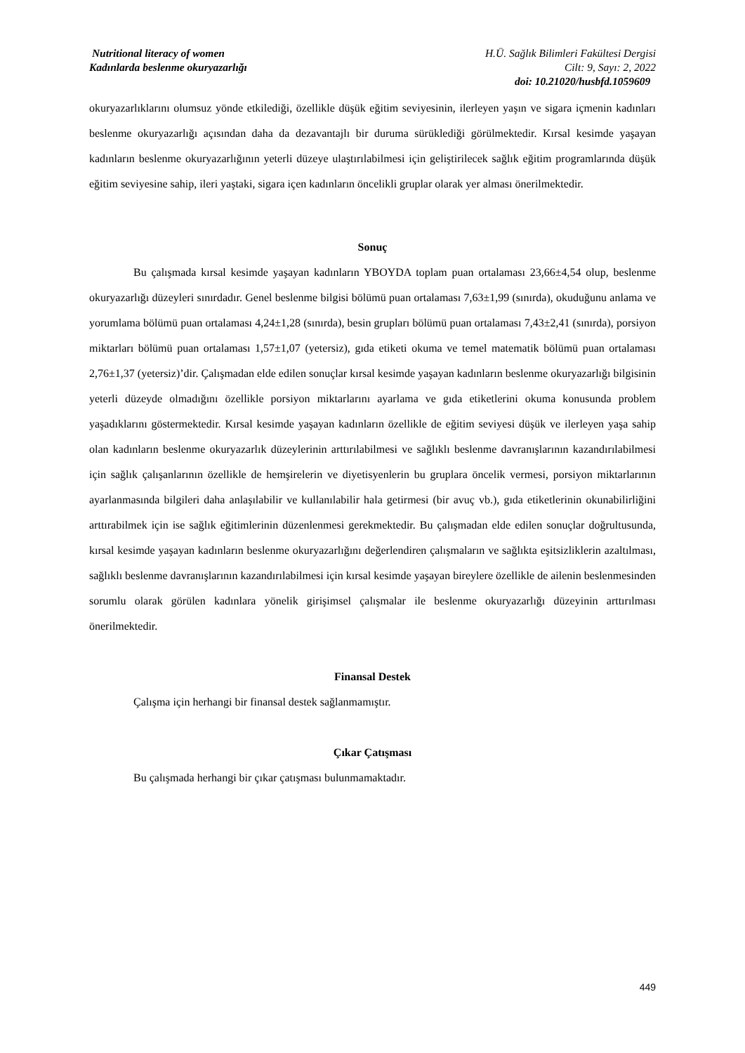Nutritional literacy of women H.Ü. Sağlık Bilimleri Fakültesi Dergisi
Kadınlarda beslenme okuryazarlığı Cilt: 9, Sayı: 2, 2022
doi: 10.21020/husbfd.1059609
okuryazarlıklarını olumsuz yönde etkilediği, özellikle düşük eğitim seviyesinin, ilerleyen yaşın ve sigara içmenin kadınları beslenme okuryazarlığı açısından daha da dezavantajlı bir duruma sürüklediği görülmektedir. Kırsal kesimde yaşayan kadınların beslenme okuryazarlığının yeterli düzeye ulaştırılabilmesi için geliştirilecek sağlık eğitim programlarında düşük eğitim seviyesine sahip, ileri yaştaki, sigara içen kadınların öncelikli gruplar olarak yer alması önerilmektedir.
Sonuç
Bu çalışmada kırsal kesimde yaşayan kadınların YBOYDA toplam puan ortalaması 23,66±4,54 olup, beslenme okuryazarlığı düzeyleri sınırdadır. Genel beslenme bilgisi bölümü puan ortalaması 7,63±1,99 (sınırda), okuduğunu anlama ve yorumlama bölümü puan ortalaması 4,24±1,28 (sınırda), besin grupları bölümü puan ortalaması 7,43±2,41 (sınırda), porsiyon miktarları bölümü puan ortalaması 1,57±1,07 (yetersiz), gıda etiketi okuma ve temel matematik bölümü puan ortalaması 2,76±1,37 (yetersiz)’dir. Çalışmadan elde edilen sonuçlar kırsal kesimde yaşayan kadınların beslenme okuryazarlığı bilgisinin yeterli düzeyde olmadığını özellikle porsiyon miktarlarını ayarlama ve gıda etiketlerini okuma konusunda problem yaşadıklarını göstermektedir. Kırsal kesimde yaşayan kadınların özellikle de eğitim seviyesi düşük ve ilerleyen yaşa sahip olan kadınların beslenme okuryazarlık düzeylerinin arttırılabilmesi ve sağlıklı beslenme davranışlarının kazandırılabilmesi için sağlık çalışanlarının özellikle de hemşirelerin ve diyetisyenlerin bu gruplara öncelik vermesi, porsiyon miktarlarının ayarlanmasında bilgileri daha anlaşılabilir ve kullanılabilir hala getirmesi (bir avuç vb.), gıda etiketlerinin okunabilirliğini arttırabilmek için ise sağlık eğitimlerinin düzenlenmesi gerekmektedir. Bu çalışmadan elde edilen sonuçlar doğrultusunda, kırsal kesimde yaşayan kadınların beslenme okuryazarlığını değerlendiren çalışmaların ve sağlıkta eşitsizliklerin azaltılması, sağlıklı beslenme davranışlarının kazandırılabilmesi için kırsal kesimde yaşayan bireylere özellikle de ailenin beslenmesinden sorumlu olarak görülen kadınlara yönelik girişimsel çalışmalar ile beslenme okuryazarlığı düzeyinin arttırılması önerilmektedir.
Finansal Destek
Çalışma için herhangi bir finansal destek sağlanmamıştır.
Çıkar Çatışması
Bu çalışmada herhangi bir çıkar çatışması bulunmamaktadır.
449